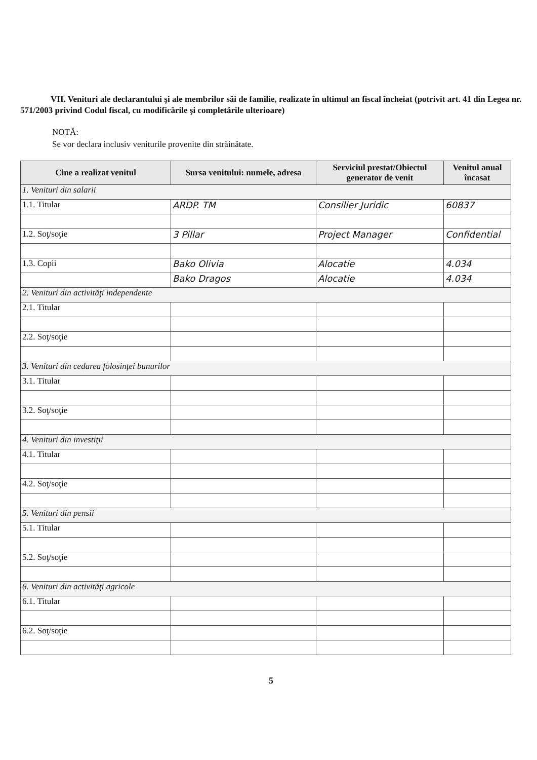VII. Venituri ale declarantului şi ale membrilor săi de familie, realizate în ultimul an fiscal încheiat (potrivit art. 41 din Legea nr. 571/2003 privind Codul fiscal, cu modificările şi completările ulterioare)
NOTĂ:
Se vor declara inclusiv veniturile provenite din străinătate.
| Cine a realizat venitul | Sursa venitului: numele, adresa | Serviciul prestat/Obiectul generator de venit | Venitul anual încasat |
| --- | --- | --- | --- |
| 1. Venituri din salarii | | | |
| 1.1. Titular | ARDP. TM | Consilier Juridic | 60837 |
| 1.2. Soţ/soţie | 3 Pillar | Project Manager | Confidential |
| 1.3. Copii | Bako Olivia | Alocatie | 4.034 |
| | Bako Dragos | Alocatie | 4.034 |
| 2. Venituri din activităţi independente | | | |
| 2.1. Titular | | | |
| 2.2. Soţ/soţie | | | |
| 3. Venituri din cedarea folosinţei bunurilor | | | |
| 3.1. Titular | | | |
| 3.2. Soţ/soţie | | | |
| 4. Venituri din investiţii | | | |
| 4.1. Titular | | | |
| 4.2. Soţ/soţie | | | |
| 5. Venituri din pensii | | | |
| 5.1. Titular | | | |
| 5.2. Soţ/soţie | | | |
| 6. Venituri din activităţi agricole | | | |
| 6.1. Titular | | | |
| 6.2. Soţ/soţie | | | |
5